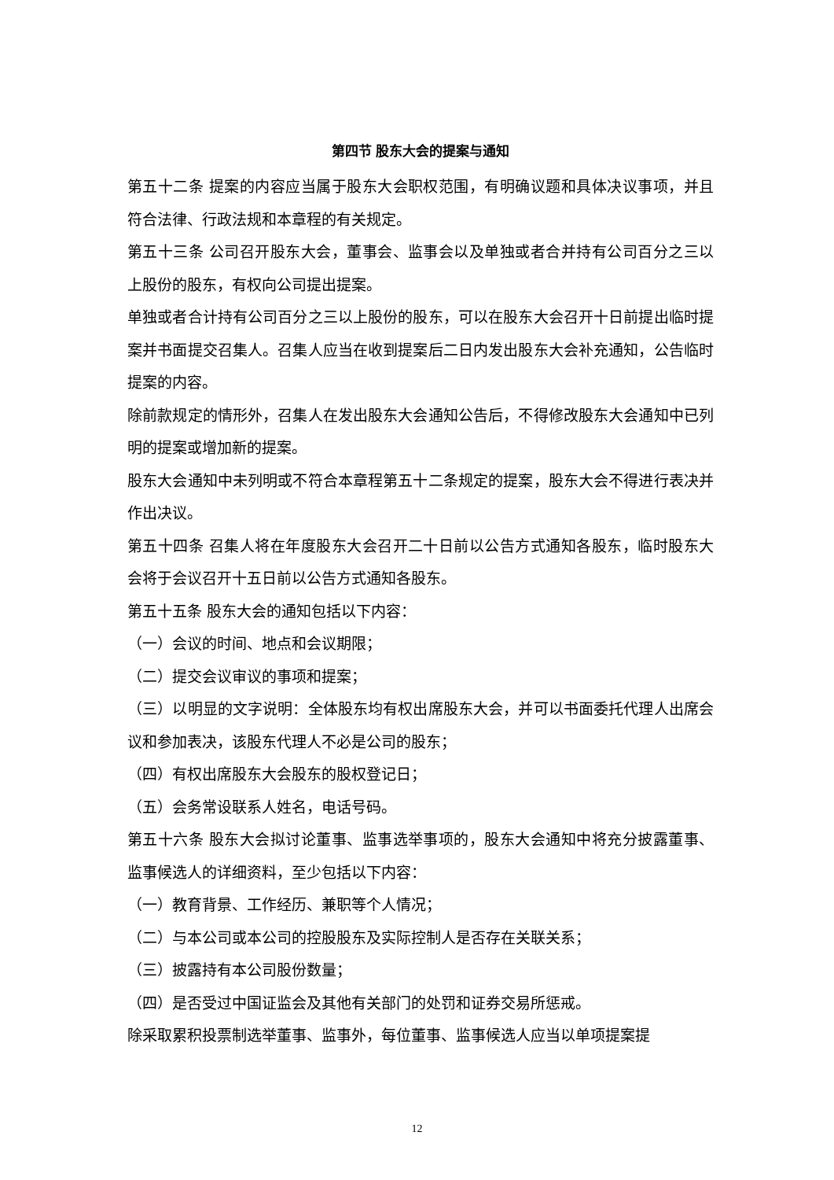第四节 股东大会的提案与通知
第五十二条 提案的内容应当属于股东大会职权范围，有明确议题和具体决议事项，并且符合法律、行政法规和本章程的有关规定。
第五十三条 公司召开股东大会，董事会、监事会以及单独或者合并持有公司百分之三以上股份的股东，有权向公司提出提案。
单独或者合计持有公司百分之三以上股份的股东，可以在股东大会召开十日前提出临时提案并书面提交召集人。召集人应当在收到提案后二日内发出股东大会补充通知，公告临时提案的内容。
除前款规定的情形外，召集人在发出股东大会通知公告后，不得修改股东大会通知中已列明的提案或增加新的提案。
股东大会通知中未列明或不符合本章程第五十二条规定的提案，股东大会不得进行表决并作出决议。
第五十四条 召集人将在年度股东大会召开二十日前以公告方式通知各股东，临时股东大会将于会议召开十五日前以公告方式通知各股东。
第五十五条 股东大会的通知包括以下内容：
（一）会议的时间、地点和会议期限；
（二）提交会议审议的事项和提案；
（三）以明显的文字说明：全体股东均有权出席股东大会，并可以书面委托代理人出席会议和参加表决，该股东代理人不必是公司的股东；
（四）有权出席股东大会股东的股权登记日；
（五）会务常设联系人姓名，电话号码。
第五十六条 股东大会拟讨论董事、监事选举事项的，股东大会通知中将充分披露董事、监事候选人的详细资料，至少包括以下内容：
（一）教育背景、工作经历、兼职等个人情况；
（二）与本公司或本公司的控股股东及实际控制人是否存在关联关系；
（三）披露持有本公司股份数量；
（四）是否受过中国证监会及其他有关部门的处罚和证券交易所惩戒。
除采取累积投票制选举董事、监事外，每位董事、监事候选人应当以单项提案提
12